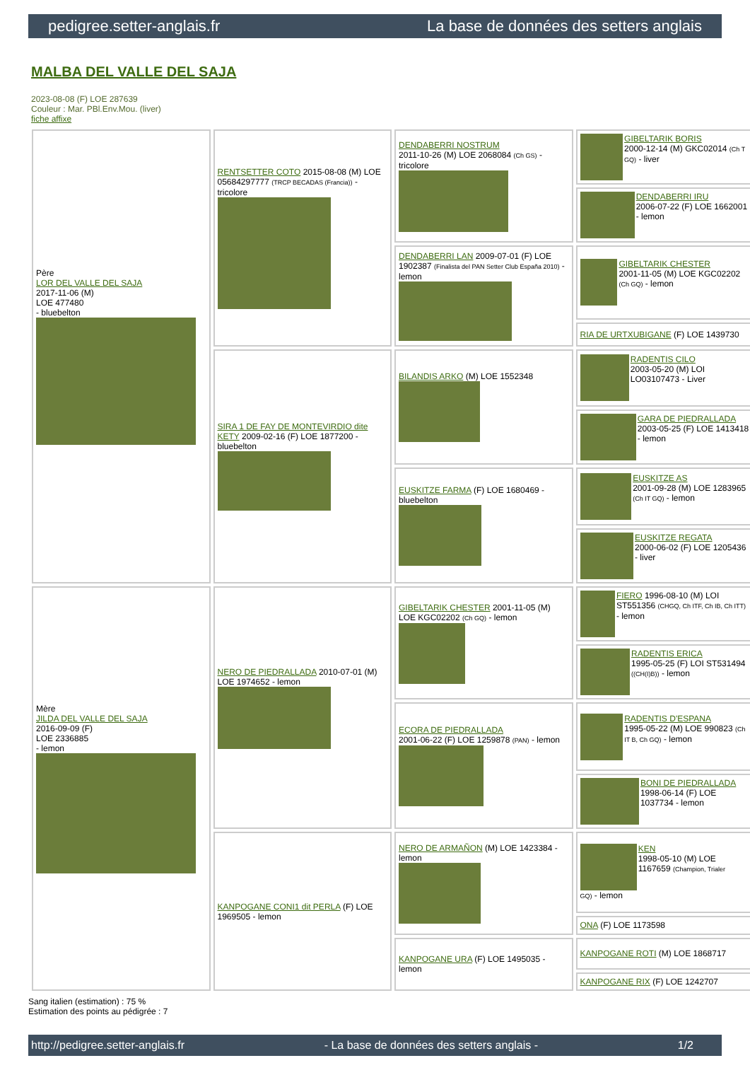pedigree.setter-anglais.fr La base de données des setters anglais
MALBA DEL VALLE DEL SAJA
2023-08-08 (F) LOE 287639
Couleur : Mar. PBl.Env.Mou. (liver)
fiche affixe
| Père LOR DEL VALLE DEL SAJA 2017-11-06 (M) LOE 477480 - bluebelton | RENTSETTER COTO 2015-08-08 (M) LOE 05684297777 (TRCP BECADAS (Francia)) - tricolore | DENDABERRI NOSTRUM 2011-10-26 (M) LOE 2068084 (Ch GS) - tricolore | GIBELTARIK BORIS 2000-12-14 (M) GKC02014 (Ch T GQ) - liver |
| | | | DENDABERRI IRU 2006-07-22 (F) LOE 1662001 - lemon |
| | | DENDABERRI LAN 2009-07-01 (F) LOE 1902387 (Finalista del PAN Setter Club España 2010) - lemon | GIBELTARIK CHESTER 2001-11-05 (M) LOE KGC02202 (Ch GQ) - lemon |
| | | | RIA DE URTXUBIGANE (F) LOE 1439730 |
| | SIRA 1 DE FAY DE MONTEVIRDIO dite KETY 2009-02-16 (F) LOE 1877200 - bluebelton | BILANDIS ARKO (M) LOE 1552348 | RADENTIS CILO 2003-05-20 (M) LOI LO03107473 - Liver |
| | | | GARA DE PIEDRALLADA 2003-05-25 (F) LOE 1413418 - lemon |
| | | EUSKITZE FARMA (F) LOE 1680469 - bluebelton | EUSKITZE AS 2001-09-28 (M) LOE 1283965 (Ch IT GQ) - lemon |
| | | | EUSKITZE REGATA 2000-06-02 (F) LOE 1205436 - liver |
| Mère JILDA DEL VALLE DEL SAJA 2016-09-09 (F) LOE 2336885 - lemon | NERO DE PIEDRALLADA 2010-07-01 (M) LOE 1974652 - lemon | GIBELTARIK CHESTER 2001-11-05 (M) LOE KGC02202 (Ch GQ) - lemon | FIERO 1996-08-10 (M) LOI ST551356 (CHGQ, Ch ITF, Ch IB, Ch ITT) - lemon |
| | | | RADENTIS ERICA 1995-05-25 (F) LOI ST531494 ((CH(I)B)) - lemon |
| | | ECORA DE PIEDRALLADA 2001-06-22 (F) LOE 1259878 (PAN) - lemon | RADENTIS D'ESPANA 1995-05-22 (M) LOE 990823 (Ch IT B, Ch GQ) - lemon |
| | | | BONI DE PIEDRALLADA 1998-06-14 (F) LOE 1037734 - lemon |
| | KANPOGANE CONI1 dit PERLA (F) LOE 1969505 - lemon | NERO DE ARMAÑON (M) LOE 1423384 - lemon | KEN 1998-05-10 (M) LOE 1167659 (Champion, Trialer GQ) - lemon |
| | | | ONA (F) LOE 1173598 |
| | | KANPOGANE URA (F) LOE 1495035 - lemon | KANPOGANE ROTI (M) LOE 1868717 |
| | | | KANPOGANE RIX (F) LOE 1242707 |
Sang italien (estimation) : 75 %
Estimation des points au pédigrée : 7
http://pedigree.setter-anglais.fr - La base de données des setters anglais - 1/2